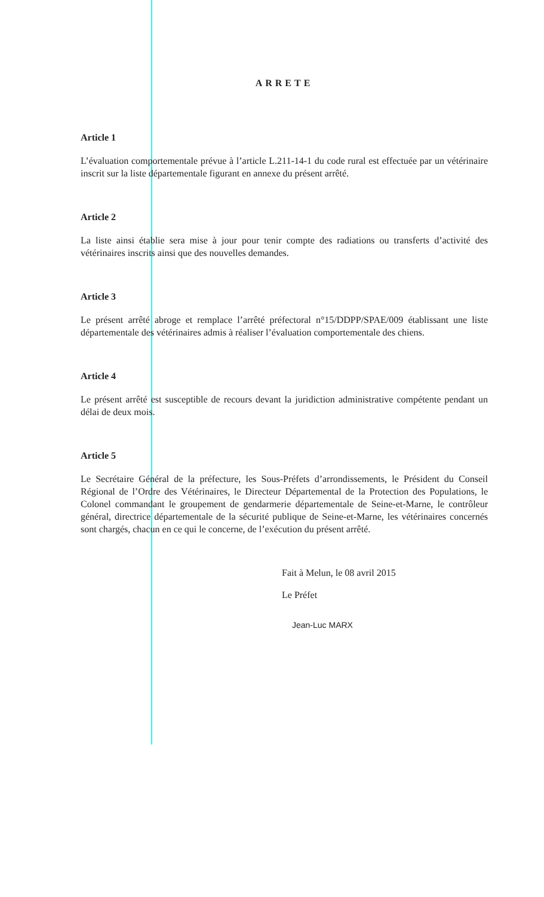ARRETE
Article 1
L’évaluation comportementale prévue à l’article L.211-14-1 du code rural est effectuée par un vétérinaire inscrit sur la liste départementale figurant en annexe du présent arrêté.
Article 2
La liste ainsi établie sera mise à jour pour tenir compte des radiations ou transferts d’activité des vétérinaires inscrits ainsi que des nouvelles demandes.
Article 3
Le présent arrêté abroge et remplace l’arrêté préfectoral n°15/DDPP/SPAE/009 établissant une liste départementale des vétérinaires admis à réaliser l’évaluation comportementale des chiens.
Article 4
Le présent arrêté est susceptible de recours devant la juridiction administrative compétente pendant un délai de deux mois.
Article 5
Le Secrétaire Général de la préfecture, les Sous-Préfets d’arrondissements, le Président du Conseil Régional de l’Ordre des Vétérinaires, le Directeur Départemental de la Protection des Populations, le Colonel commandant le groupement de gendarmerie départementale de Seine-et-Marne, le contrôleur général, directrice départementale de la sécurité publique de Seine-et-Marne, les vétérinaires concernés sont chargés, chacun en ce qui le concerne, de l’exécution du présent arrêté.
Fait à Melun, le 08 avril 2015
Le Préfet
Jean-Luc MARX